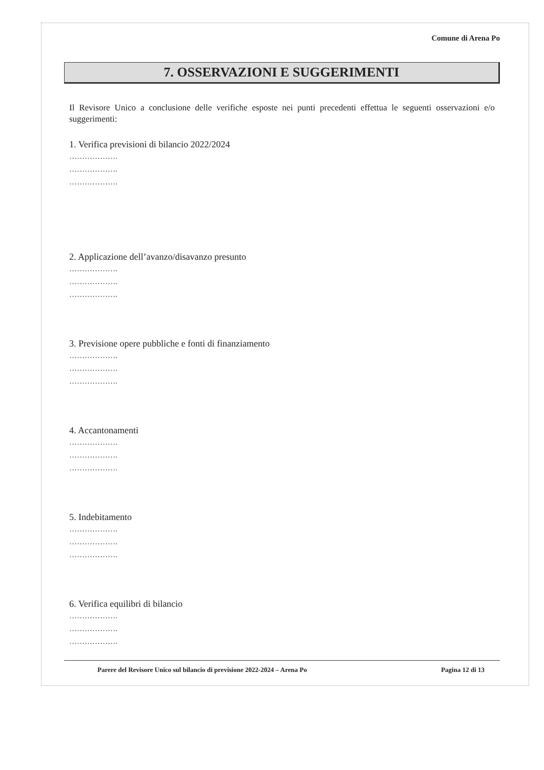Comune di Arena Po
7. OSSERVAZIONI E SUGGERIMENTI
Il Revisore Unico a conclusione delle verifiche esposte nei punti precedenti effettua le seguenti osservazioni e/o suggerimenti:
1. Verifica previsioni di bilancio 2022/2024
……………….
……………….
……………….
2. Applicazione dell’avanzo/disavanzo presunto
……………….
……………….
……………….
3. Previsione opere pubbliche e fonti di finanziamento
……………….
……………….
……………….
4. Accantonamenti
……………….
……………….
……………….
5. Indebitamento
……………….
……………….
……………….
6. Verifica equilibri di bilancio
……………….
……………….
……………….
Parere del Revisore Unico sul bilancio di previsione 2022-2024 – Arena Po Pagina 12 di 13